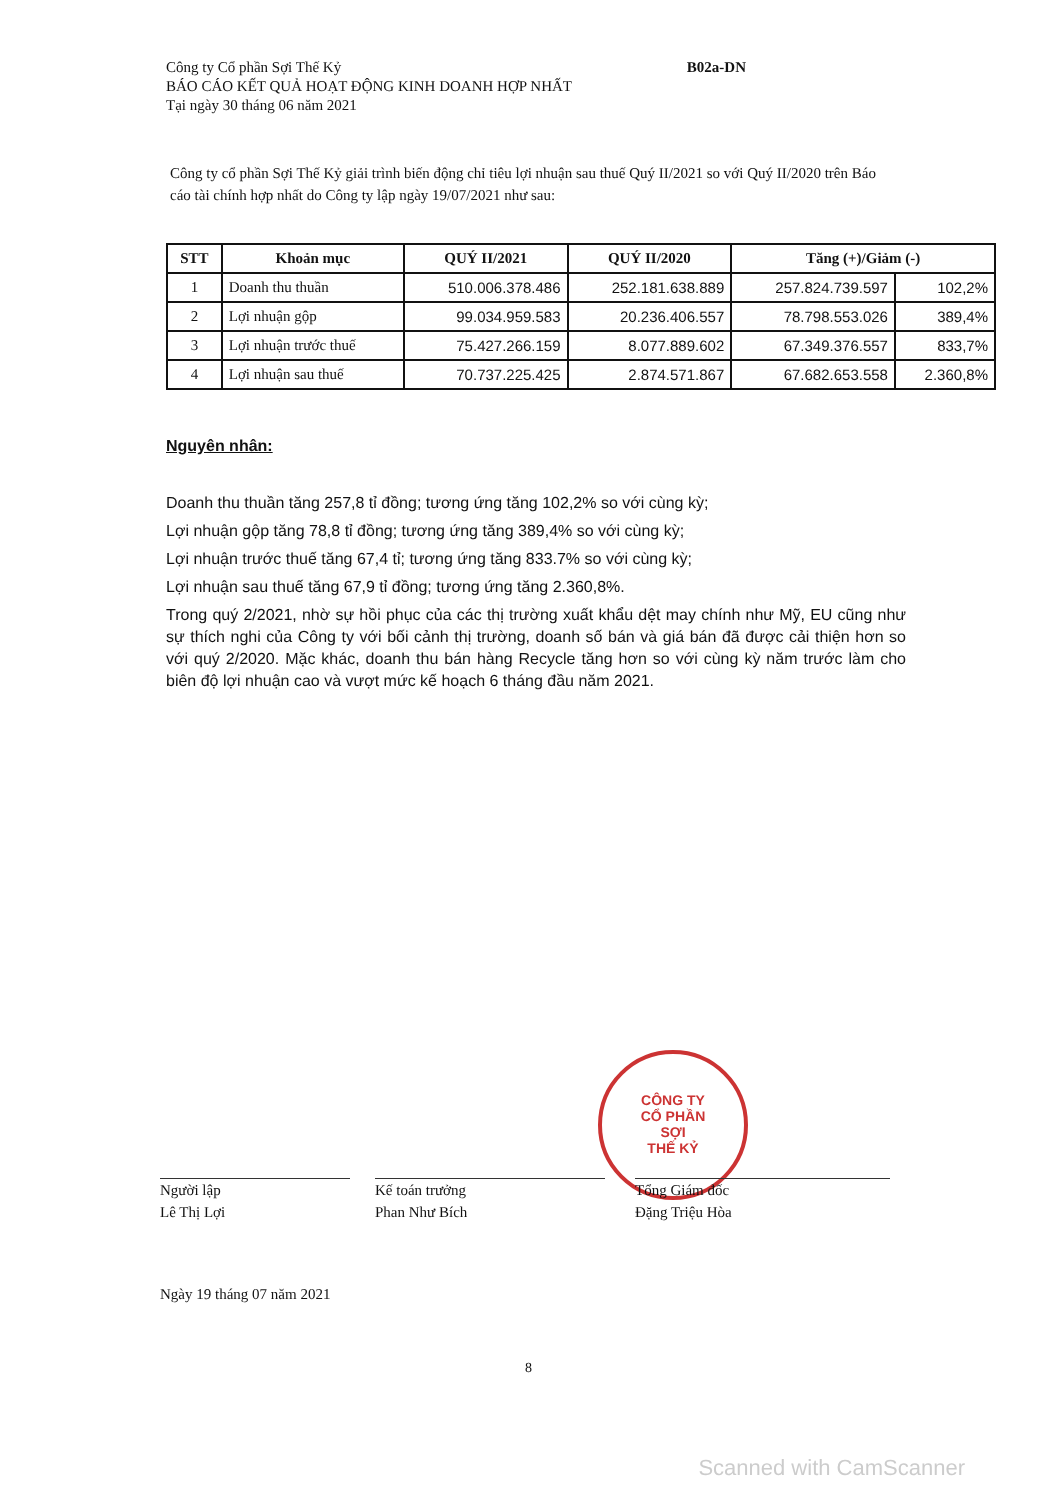Công ty Cổ phần Sợi Thế Kỷ
BÁO CÁO KẾT QUẢ HOẠT ĐỘNG KINH DOANH HỢP NHẤT
Tại ngày 30 tháng 06 năm 2021
B02a-DN
Công ty cổ phần Sợi Thế Kỷ giải trình biến động chỉ tiêu lợi nhuận sau thuế Quý II/2021 so với Quý II/2020 trên Báo cáo tài chính hợp nhất do Công ty lập ngày 19/07/2021 như sau:
| STT | Khoản mục | QUÝ II/2021 | QUÝ II/2020 | Tăng (+)/Giảm (-) | |
| --- | --- | --- | --- | --- | --- |
| 1 | Doanh thu thuần | 510.006.378.486 | 252.181.638.889 | 257.824.739.597 | 102,2% |
| 2 | Lợi nhuận gộp | 99.034.959.583 | 20.236.406.557 | 78.798.553.026 | 389,4% |
| 3 | Lợi nhuận trước thuế | 75.427.266.159 | 8.077.889.602 | 67.349.376.557 | 833,7% |
| 4 | Lợi nhuận sau thuế | 70.737.225.425 | 2.874.571.867 | 67.682.653.558 | 2.360,8% |
Nguyên nhân:
Doanh thu thuần tăng 257,8 tỉ đồng; tương ứng tăng 102,2% so với cùng kỳ;
Lợi nhuận gộp tăng 78,8 tỉ đồng; tương ứng tăng 389,4% so với cùng kỳ;
Lợi nhuận trước thuế tăng 67,4 tỉ; tương ứng tăng 833.7% so với cùng kỳ;
Lợi nhuận sau thuế tăng 67,9 tỉ đồng; tương ứng tăng 2.360,8%.
Trong quý 2/2021, nhờ sự hồi phục của các thị trường xuất khẩu dệt may chính như Mỹ, EU cũng như sự thích nghi của Công ty với bối cảnh thị trường, doanh số bán và giá bán đã được cải thiện hơn so với quý 2/2020. Mặc khác, doanh thu bán hàng Recycle tăng hơn so với cùng kỳ năm trước làm cho biên độ lợi nhuận cao và vượt mức kế hoạch 6 tháng đầu năm 2021.
CÔNG TY
CỔ PHẦN
SỢI
THẾ KỶ
Người lập
Lê Thị Lợi
Kế toán trưởng
Phan Như Bích
Tổng Giám đốc
Đặng Triệu Hòa
Ngày 19 tháng 07 năm 2021
8
Scanned with CamScanner